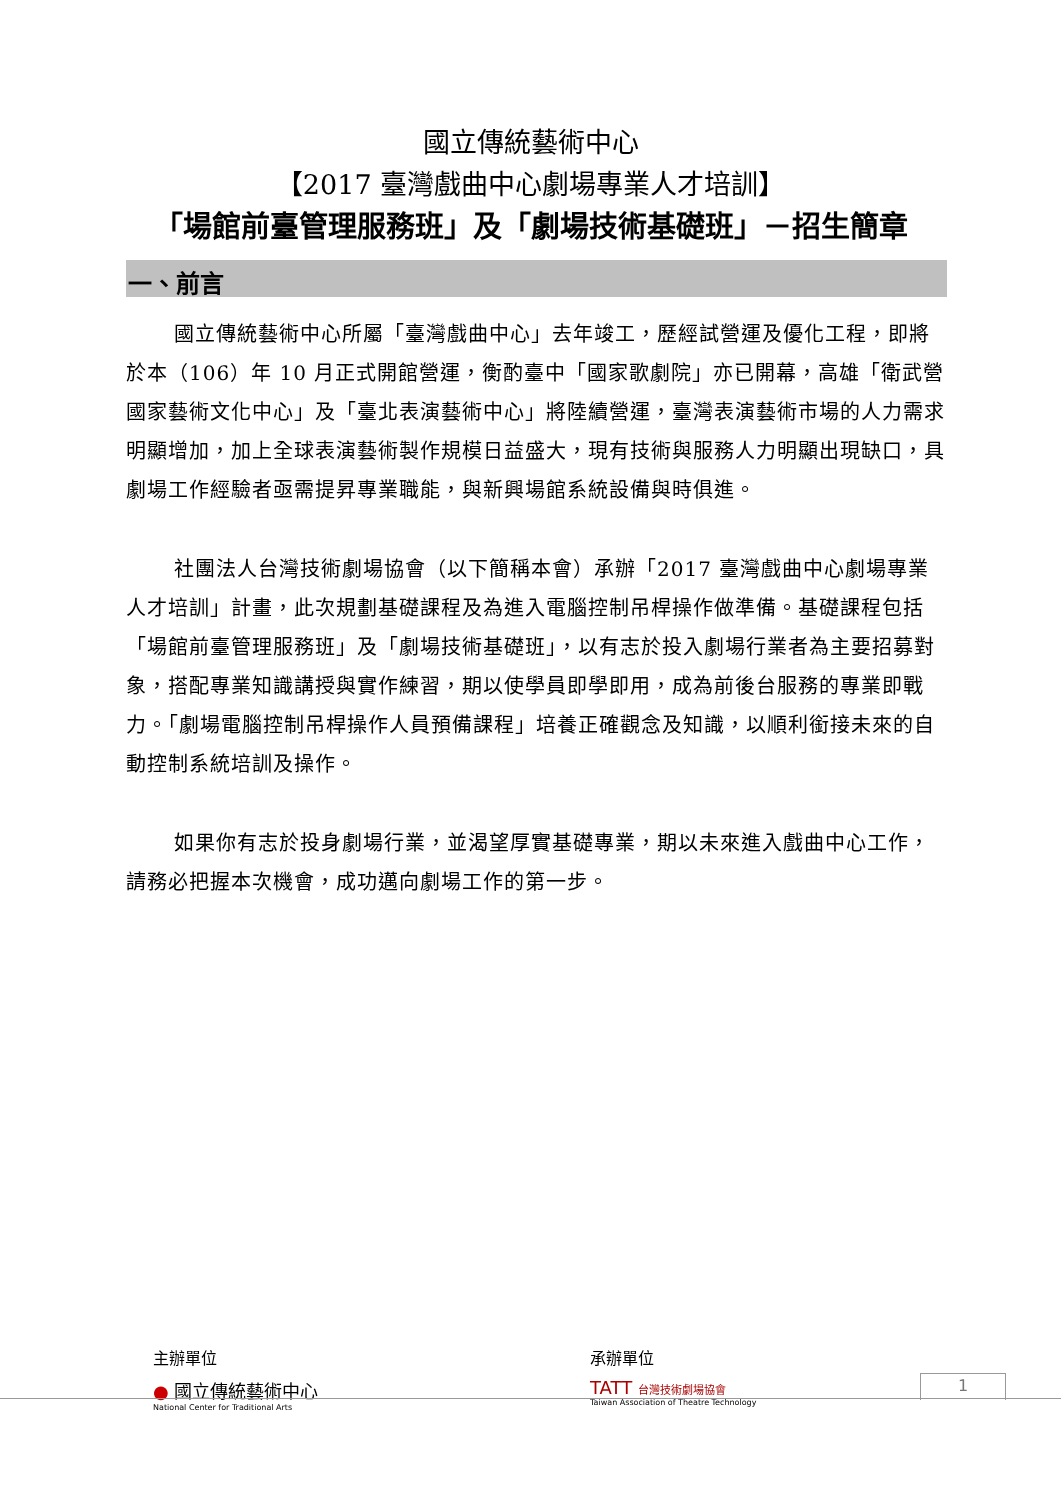國立傳統藝術中心
【2017 臺灣戲曲中心劇場專業人才培訓】
「場館前臺管理服務班」及「劇場技術基礎班」－招生簡章
一、前言
國立傳統藝術中心所屬「臺灣戲曲中心」去年竣工，歷經試營運及優化工程，即將於本（106）年 10 月正式開館營運，衡酌臺中「國家歌劇院」亦已開幕，高雄「衛武營國家藝術文化中心」及「臺北表演藝術中心」將陸續營運，臺灣表演藝術市場的人力需求明顯增加，加上全球表演藝術製作規模日益盛大，現有技術與服務人力明顯出現缺口，具劇場工作經驗者亟需提昇專業職能，與新興場館系統設備與時俱進。
社團法人台灣技術劇場協會（以下簡稱本會）承辦「2017 臺灣戲曲中心劇場專業人才培訓」計畫，此次規劃基礎課程及為進入電腦控制吊桿操作做準備。基礎課程包括「場館前臺管理服務班」及「劇場技術基礎班」，以有志於投入劇場行業者為主要招募對象，搭配專業知識講授與實作練習，期以使學員即學即用，成為前後台服務的專業即戰力。「劇場電腦控制吊桿操作人員預備課程」培養正確觀念及知識，以順利銜接未來的自動控制系統培訓及操作。
如果你有志於投身劇場行業，並渴望厚實基礎專業，期以未來進入戲曲中心工作，請務必把握本次機會，成功邁向劇場工作的第一步。
主辦單位
● 國立傳統藝術中心
National Center for Traditional Arts
承辦單位
TATT 台灣技術劇場協會
Taiwan Association of Theatre Technology
1